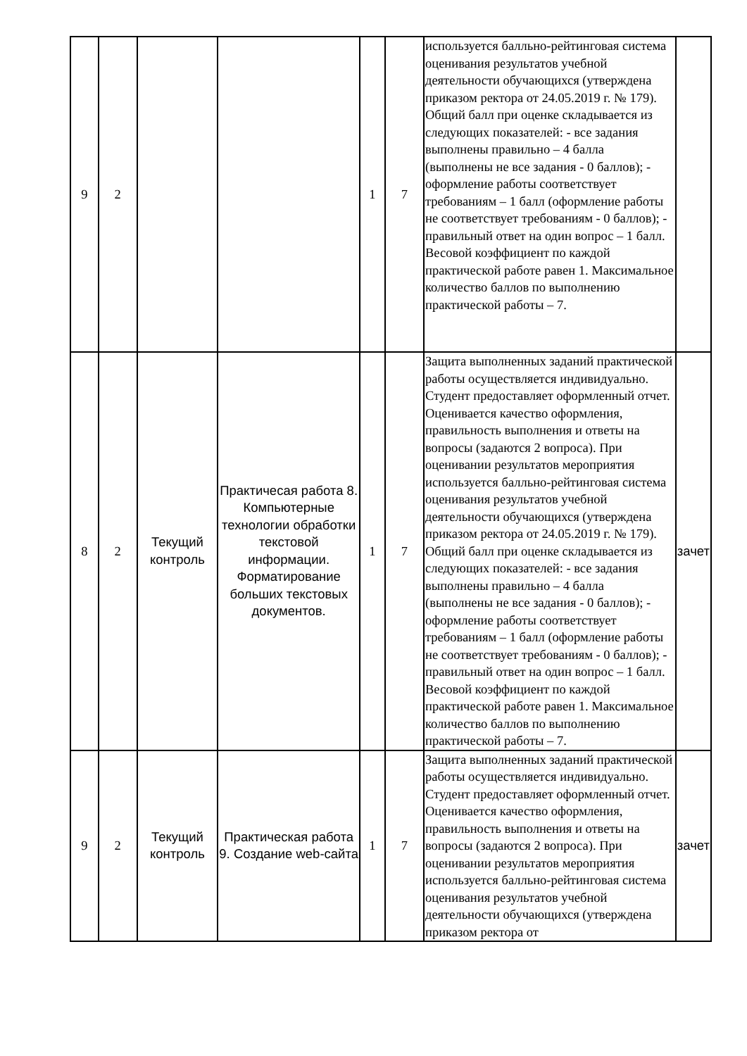| 9 | 2 | | | 1 | 7 | используется балльно-рейтинговая система оценивания результатов учебной деятельности обучающихся (утверждена приказом ректора от 24.05.2019 г. № 179). Общий балл при оценке складывается из следующих показателей: - все задания выполнены правильно – 4 балла (выполнены не все задания - 0 баллов); - оформление работы соответствует требованиям – 1 балл (оформление работы не соответствует требованиям - 0 баллов); - правильный ответ на один вопрос – 1 балл. Весовой коэффициент по каждой практической работе равен 1. Максимальное количество баллов по выполнению практической работы – 7. | |
| 8 | 2 | Текущий контроль | Практичесая работа 8. Компьютерные технологии обработки текстовой информации. Форматирование больших текстовых документов. | 1 | 7 | Защита выполненных заданий практической работы осуществляется индивидуально. Студент предоставляет оформленный отчет. Оценивается качество оформления, правильность выполнения и ответы на вопросы (задаются 2 вопроса). При оценивании результатов мероприятия используется балльно-рейтинговая система оценивания результатов учебной деятельности обучающихся (утверждена приказом ректора от 24.05.2019 г. № 179). Общий балл при оценке складывается из следующих показателей: - все задания выполнены правильно – 4 балла (выполнены не все задания - 0 баллов); - оформление работы соответствует требованиям – 1 балл (оформление работы не соответствует требованиям - 0 баллов); - правильный ответ на один вопрос – 1 балл. Весовой коэффициент по каждой практической работе равен 1. Максимальное количество баллов по выполнению практической работы – 7. | зачет |
| 9 | 2 | Текущий контроль | Практическая работа 9. Создание web-сайта | 1 | 7 | Защита выполненных заданий практической работы осуществляется индивидуально. Студент предоставляет оформленный отчет. Оценивается качество оформления, правильность выполнения и ответы на вопросы (задаются 2 вопроса). При оценивании результатов мероприятия используется балльно-рейтинговая система оценивания результатов учебной деятельности обучающихся (утверждена приказом ректора от | зачет |